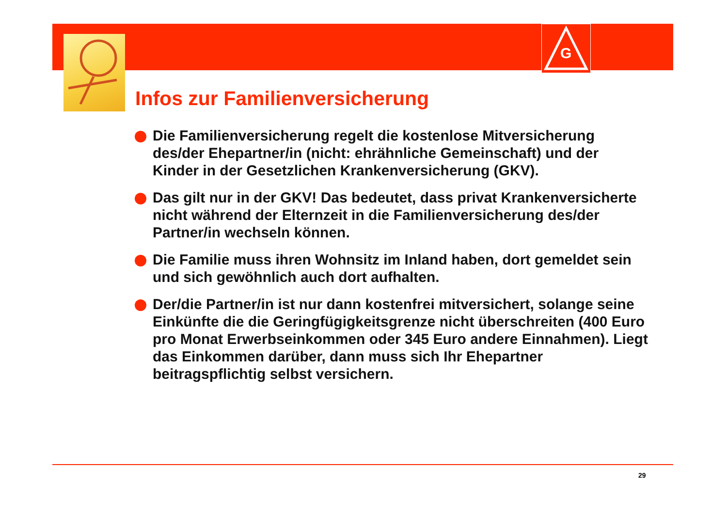G
Infos zur Familienversicherung
Die Familienversicherung regelt die kostenlose Mitversicherung des/der Ehepartner/in (nicht: ehrähnliche Gemeinschaft) und der Kinder in der Gesetzlichen Krankenversicherung (GKV).
Das gilt nur in der GKV! Das bedeutet, dass privat Krankenversicherte nicht während der Elternzeit in die Familienversicherung des/der Partner/in wechseln können.
Die Familie muss ihren Wohnsitz im Inland haben, dort gemeldet sein und sich gewöhnlich auch dort aufhalten.
Der/die Partner/in ist nur dann kostenfrei mitversichert, solange seine Einkünfte die die Geringfügigkeitsgrenze nicht überschreiten (400 Euro pro Monat Erwerbseinkommen oder 345 Euro andere Einnahmen). Liegt das Einkommen darüber, dann muss sich Ihr Ehepartner beitragspflichtig selbst versichern.
29